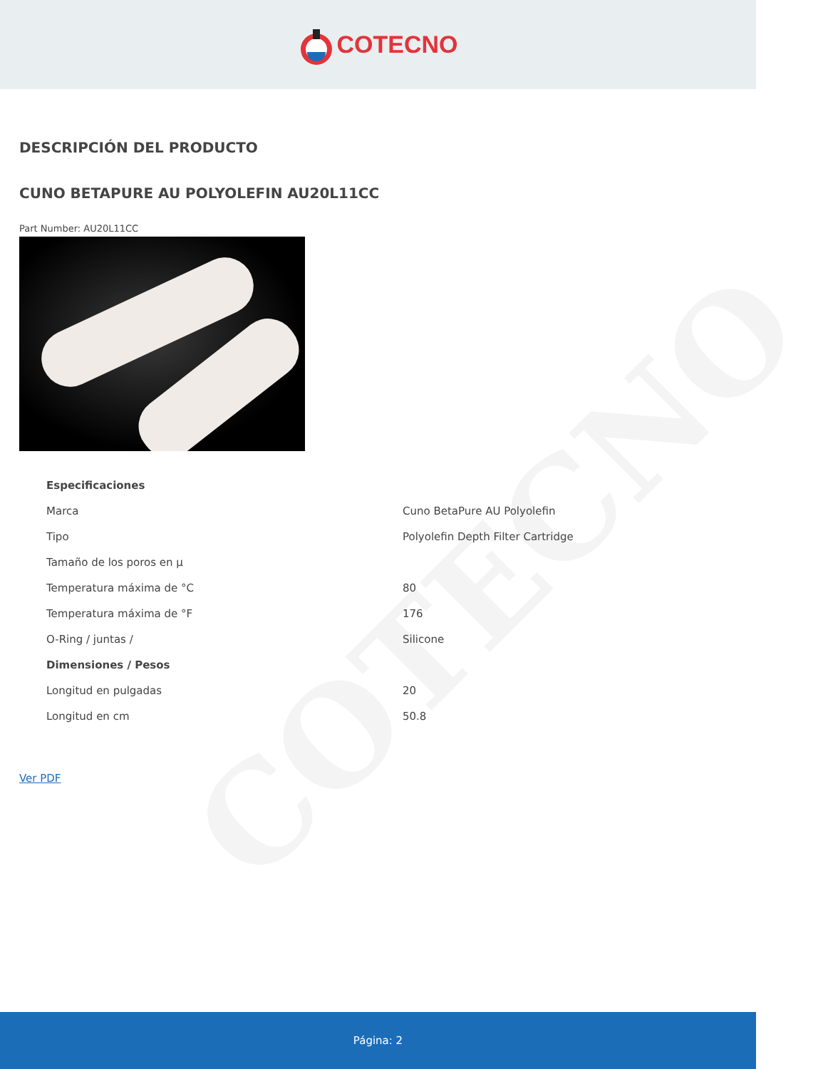COTECNO
COTECNO
DESCRIPCIÓN DEL PRODUCTO
CUNO BETAPURE AU POLYOLEFIN AU20L11CC
Part Number: AU20L11CC
| Especificaciones | |
| Marca | Cuno BetaPure AU Polyolefin |
| Tipo | Polyolefin Depth Filter Cartridge |
| Tamaño de los poros en µ | |
| Temperatura máxima de °C | 80 |
| Temperatura máxima de °F | 176 |
| O-Ring / juntas / | Silicone |
| Dimensiones / Pesos | |
| Longitud en pulgadas | 20 |
| Longitud en cm | 50.8 |
Ver PDF
Página: 2